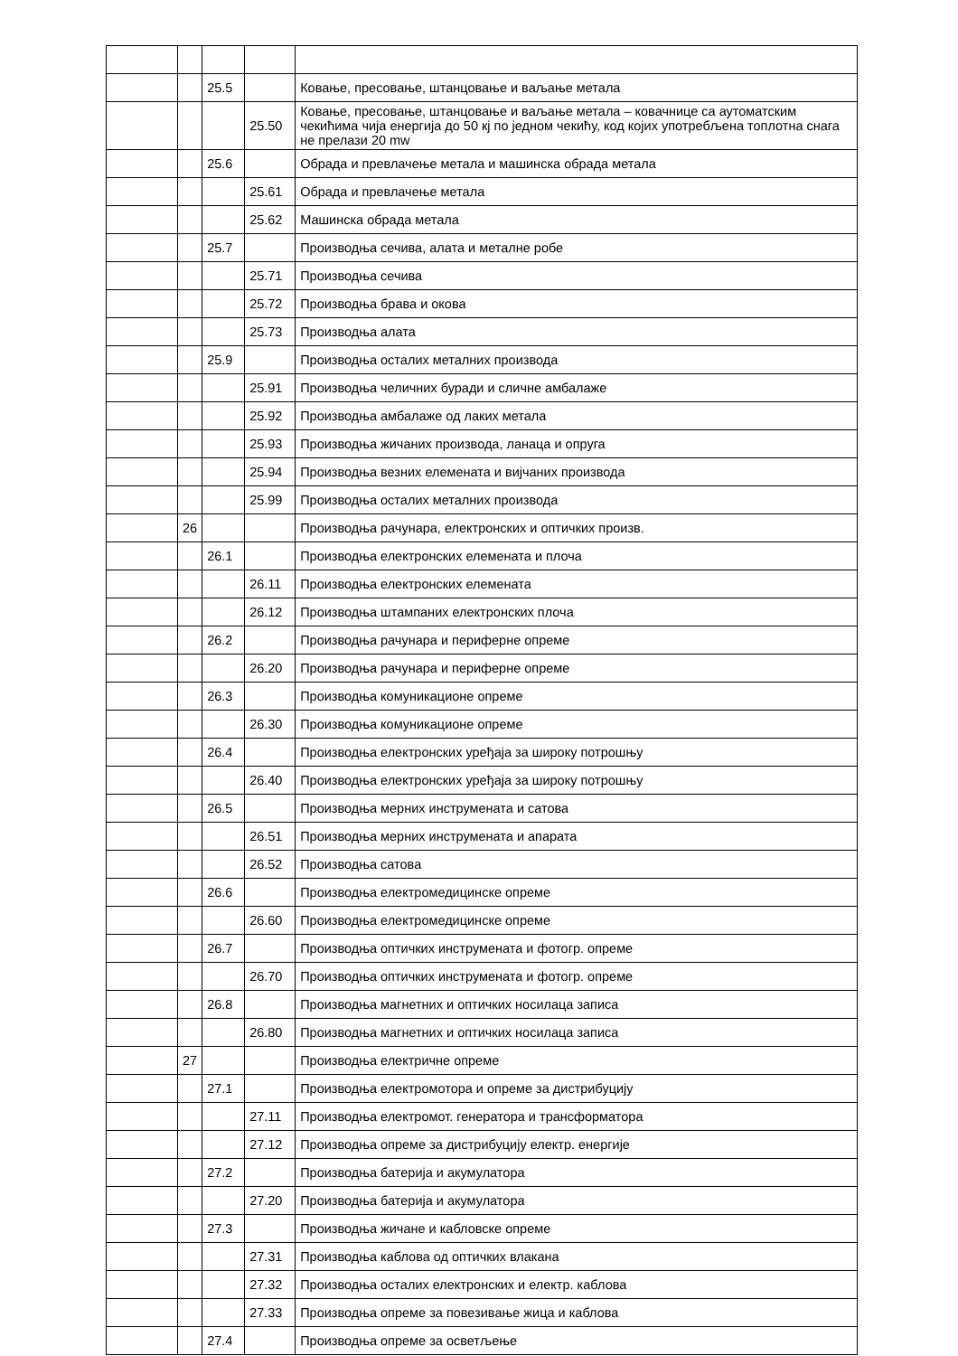| | | 25.5 | | Ковање, пресовање, штанцовање и ваљање метала |
| | | | 25.50 | Ковање, пресовање, штанцовање и ваљање метала – ковачнице са аутоматским чекићима чија енергија до 50 кј по једном чекићу, код којих употребљена топлотна снага не прелази 20 mw |
| | | 25.6 | | Обрада и превлачење метала и машинска обрада метала |
| | | | 25.61 | Обрада и превлачење метала |
| | | | 25.62 | Машинска обрада метала |
| | | 25.7 | | Производња сечива, алата и металне робе |
| | | | 25.71 | Производња сечива |
| | | | 25.72 | Производња брава и окова |
| | | | 25.73 | Производња алата |
| | | 25.9 | | Производња осталих металних производа |
| | | | 25.91 | Производња челичних буради и сличне амбалаже |
| | | | 25.92 | Производња амбалаже од лаких метала |
| | | | 25.93 | Производња жичаних производа, ланаца и опруга |
| | | | 25.94 | Производња везних елемената и вијчаних производа |
| | | | 25.99 | Производња осталих металних производа |
| | 26 | | | Производња рачунара, електронских и оптичких произв. |
| | | 26.1 | | Производња електронских елемената и плоча |
| | | | 26.11 | Производња електронских елемената |
| | | | 26.12 | Производња штампаних електронских плоча |
| | | 26.2 | | Производња рачунара и периферне опреме |
| | | | 26.20 | Производња рачунара и периферне опреме |
| | | 26.3 | | Производња комуникационе опреме |
| | | | 26.30 | Производња комуникационе опреме |
| | | 26.4 | | Производња електронских уређаја за широку потрошњу |
| | | | 26.40 | Производња електронских уређаја за широку потрошњу |
| | | 26.5 | | Производња мерних инструмената и сатова |
| | | | 26.51 | Производња мерних инструмената и апарата |
| | | | 26.52 | Производња сатова |
| | | 26.6 | | Производња електромедицинске опреме |
| | | | 26.60 | Производња електромедицинске опреме |
| | | 26.7 | | Производња оптичких инструмената и фотогр. опреме |
| | | | 26.70 | Производња оптичких инструмената и фотогр. опреме |
| | | 26.8 | | Производња магнетних и оптичких носилаца записа |
| | | | 26.80 | Производња магнетних и оптичких носилаца записа |
| | 27 | | | Производња електричне опреме |
| | | 27.1 | | Производња електромотора и опреме за дистрибуцију |
| | | | 27.11 | Производња електромот. генератора и трансформатора |
| | | | 27.12 | Производња опреме за дистрибуцију електр. енергије |
| | | 27.2 | | Производња батерија и акумулатора |
| | | | 27.20 | Производња батерија и акумулатора |
| | | 27.3 | | Производња жичане и кабловске опреме |
| | | | 27.31 | Производња каблова од оптичких влакана |
| | | | 27.32 | Производња осталих електронских и електр. каблова |
| | | | 27.33 | Производња опреме за повезивање жица и каблова |
| | | 27.4 | | Производња опреме за осветљење |